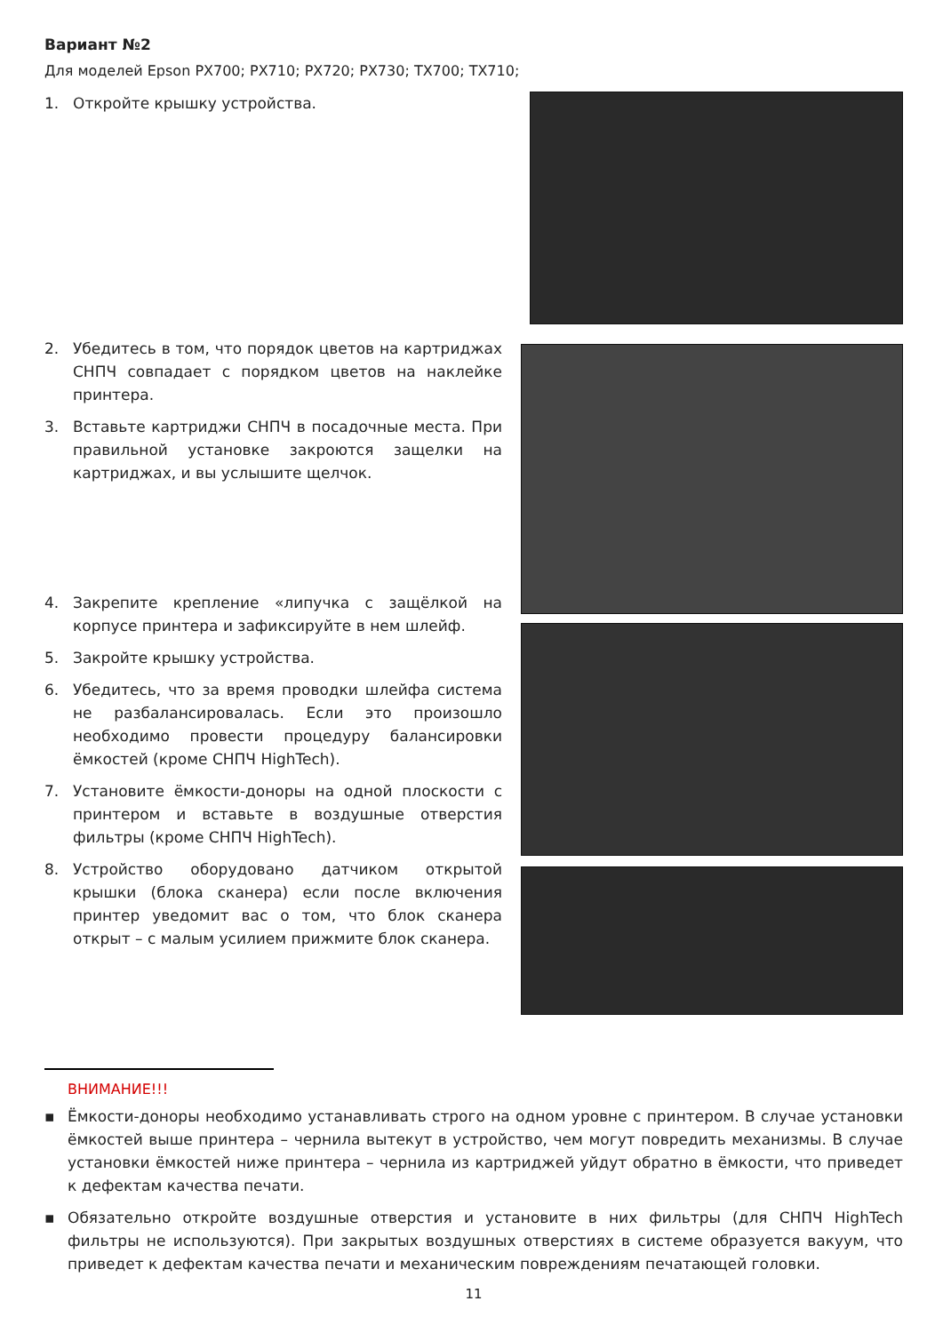Вариант №2
Для моделей Epson PX700; PX710; PX720; PX730; TX700; TX710;
1. Откройте крышку устройства.
2. Убедитесь в том, что порядок цветов на картриджах СНПЧ совпадает с порядком цветов на наклейке принтера.
3. Вставьте картриджи СНПЧ в посадочные места. При правильной установке закроются защелки на картриджах, и вы услышите щелчок.
4. Закрепите крепление «липучка с защёлкой на корпусе принтера и зафиксируйте в нем шлейф.
5. Закройте крышку устройства.
6. Убедитесь, что за время проводки шлейфа система не разбалансировалась. Если это произошло необходимо провести процедуру балансировки ёмкостей (кроме СНПЧ HighTech).
7. Установите ёмкости-доноры на одной плоскости с принтером и вставьте в воздушные отверстия фильтры (кроме СНПЧ HighTech).
8. Устройство оборудовано датчиком открытой крышки (блока сканера) если после включения принтер уведомит вас о том, что блок сканера открыт – с малым усилием прижмите блок сканера.
ВНИМАНИЕ!!!
▪ Ёмкости-доноры необходимо устанавливать строго на одном уровне с принтером. В случае установки ёмкостей выше принтера – чернила вытекут в устройство, чем могут повредить механизмы. В случае установки ёмкостей ниже принтера – чернила из картриджей уйдут обратно в ёмкости, что приведет к дефектам качества печати.
▪ Обязательно откройте воздушные отверстия и установите в них фильтры (для СНПЧ HighTech фильтры не используются). При закрытых воздушных отверстиях в системе образуется вакуум, что приведет к дефектам качества печати и механическим повреждениям печатающей головки.
11